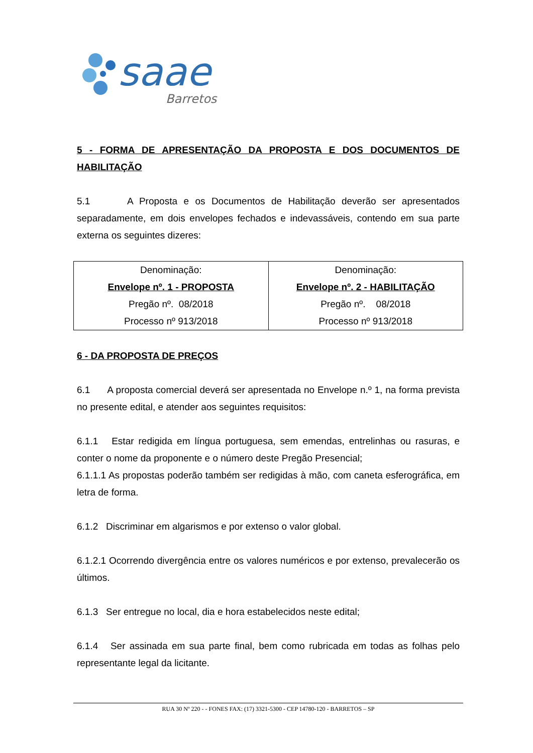saae
Barretos
5 - FORMA DE APRESENTAÇÃO DA PROPOSTA E DOS DOCUMENTOS DE HABILITAÇÃO
5.1 A Proposta e os Documentos de Habilitação deverão ser apresentados separadamente, em dois envelopes fechados e indevassáveis, contendo em sua parte externa os seguintes dizeres:
| Denominação: Envelope nº. 1 - PROPOSTA Pregão nº. 08/2018 Processo nº 913/2018 | Denominação: Envelope nº. 2 - HABILITAÇÃO Pregão nº. 08/2018 Processo nº 913/2018 |
6 - DA PROPOSTA DE PREÇOS
6.1 A proposta comercial deverá ser apresentada no Envelope n.º 1, na forma prevista no presente edital, e atender aos seguintes requisitos:
6.1.1 Estar redigida em língua portuguesa, sem emendas, entrelinhas ou rasuras, e conter o nome da proponente e o número deste Pregão Presencial;
6.1.1.1 As propostas poderão também ser redigidas à mão, com caneta esferográfica, em letra de forma.
6.1.2 Discriminar em algarismos e por extenso o valor global.
6.1.2.1 Ocorrendo divergência entre os valores numéricos e por extenso, prevalecerão os últimos.
6.1.3 Ser entregue no local, dia e hora estabelecidos neste edital;
6.1.4 Ser assinada em sua parte final, bem como rubricada em todas as folhas pelo representante legal da licitante.
RUA 30 Nº 220 - - FONES FAX: (17) 3321-5300 - CEP 14780-120 - BARRETOS – SP